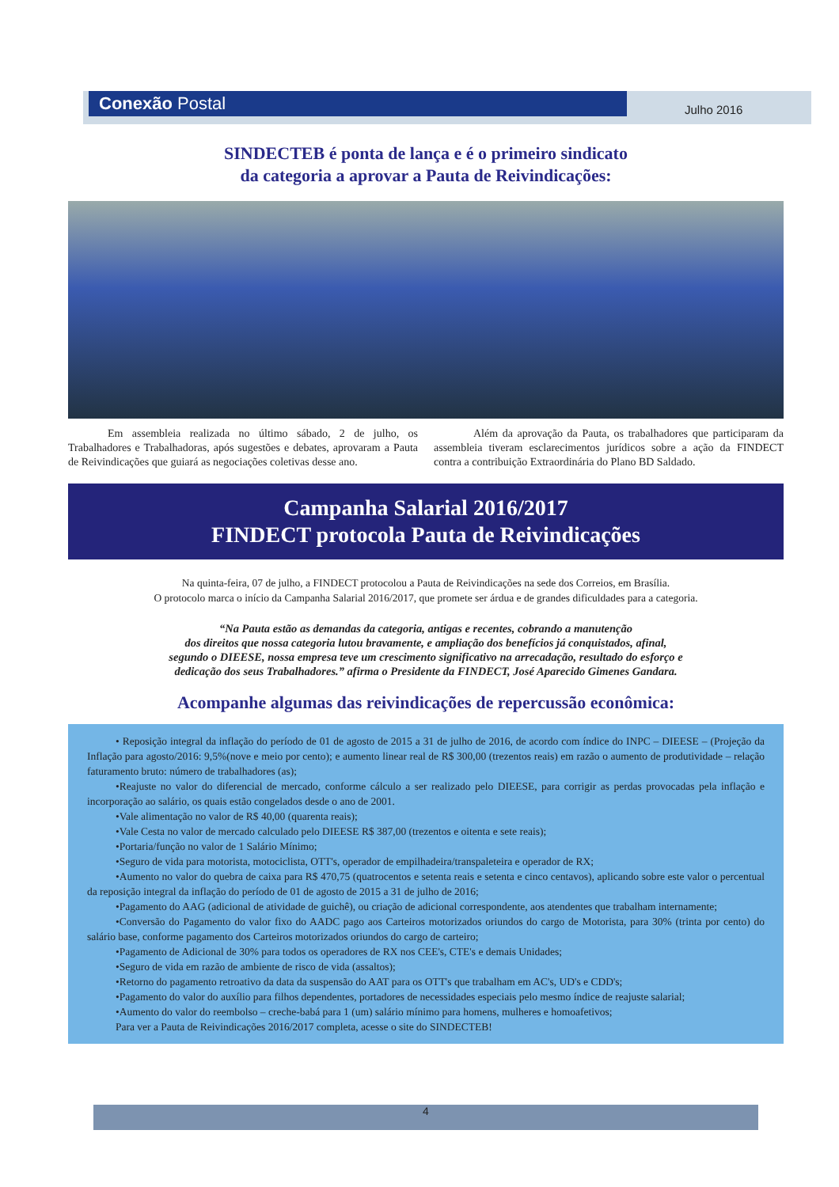Conexão Postal Julho 2016
SINDECTEB é ponta de lança e é o primeiro sindicato
da categoria a aprovar a Pauta de Reivindicações:
Em assembleia realizada no último sábado, 2 de julho, os Trabalhadores e Trabalhadoras, após sugestões e debates, aprovaram a Pauta de Reivindicações que guiará as negociações coletivas desse ano.
Além da aprovação da Pauta, os trabalhadores que participaram da assembleia tiveram esclarecimentos jurídicos sobre a ação da FINDECT contra a contribuição Extraordinária do Plano BD Saldado.
Campanha Salarial 2016/2017
FINDECT protocola Pauta de Reivindicações
Na quinta-feira, 07 de julho, a FINDECT protocolou a Pauta de Reivindicações na sede dos Correios, em Brasília.
O protocolo marca o início da Campanha Salarial 2016/2017, que promete ser árdua e de grandes dificuldades para a categoria.
“Na Pauta estão as demandas da categoria, antigas e recentes, cobrando a manutenção
dos direitos que nossa categoria lutou bravamente, e ampliação dos benefícios já conquistados, afinal,
segundo o DIEESE, nossa empresa teve um crescimento significativo na arrecadação, resultado do esforço e
dedicação dos seus Trabalhadores.” afirma o Presidente da FINDECT, José Aparecido Gimenes Gandara.
Acompanhe algumas das reivindicações de repercussão econômica:
• Reposição integral da inflação do período de 01 de agosto de 2015 a 31 de julho de 2016, de acordo com índice do INPC – DIEESE – (Projeção da Inflação para agosto/2016: 9,5%(nove e meio por cento); e aumento linear real de R$ 300,00 (trezentos reais) em razão o aumento de produtividade – relação faturamento bruto: número de trabalhadores (as);
•Reajuste no valor do diferencial de mercado, conforme cálculo a ser realizado pelo DIEESE, para corrigir as perdas provocadas pela inflação e incorporação ao salário, os quais estão congelados desde o ano de 2001.
•Vale alimentação no valor de R$ 40,00 (quarenta reais);
•Vale Cesta no valor de mercado calculado pelo DIEESE R$ 387,00 (trezentos e oitenta e sete reais);
•Portaria/função no valor de 1 Salário Mínimo;
•Seguro de vida para motorista, motociclista, OTT's, operador de empilhadeira/transpaleteira e operador de RX;
•Aumento no valor do quebra de caixa para R$ 470,75 (quatrocentos e setenta reais e setenta e cinco centavos), aplicando sobre este valor o percentual da reposição integral da inflação do período de 01 de agosto de 2015 a 31 de julho de 2016;
•Pagamento do AAG (adicional de atividade de guichê), ou criação de adicional correspondente, aos atendentes que trabalham internamente;
•Conversão do Pagamento do valor fixo do AADC pago aos Carteiros motorizados oriundos do cargo de Motorista, para 30% (trinta por cento) do salário base, conforme pagamento dos Carteiros motorizados oriundos do cargo de carteiro;
•Pagamento de Adicional de 30% para todos os operadores de RX nos CEE's, CTE's e demais Unidades;
•Seguro de vida em razão de ambiente de risco de vida (assaltos);
•Retorno do pagamento retroativo da data da suspensão do AAT para os OTT's que trabalham em AC's, UD's e CDD's;
•Pagamento do valor do auxílio para filhos dependentes, portadores de necessidades especiais pelo mesmo índice de reajuste salarial;
•Aumento do valor do reembolso – creche-babá para 1 (um) salário mínimo para homens, mulheres e homoafetivos;
Para ver a Pauta de Reivindicações 2016/2017 completa, acesse o site do SINDECTEB!
4